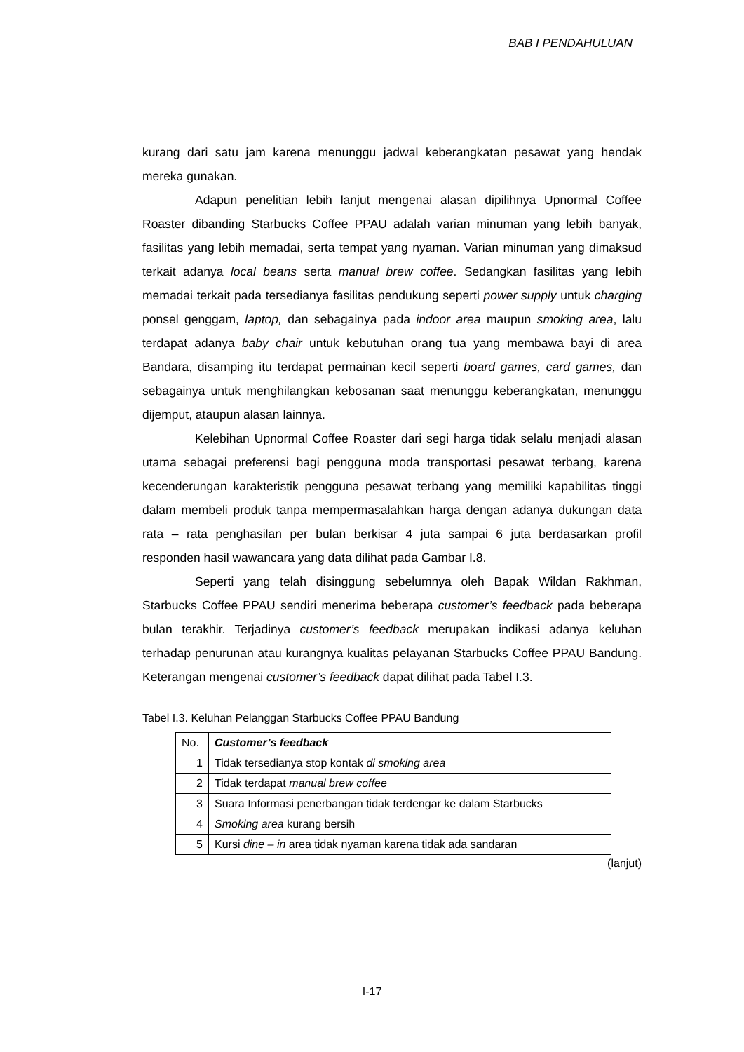BAB I PENDAHULUAN
kurang dari satu jam karena menunggu jadwal keberangkatan pesawat yang hendak mereka gunakan.
Adapun penelitian lebih lanjut mengenai alasan dipilihnya Upnormal Coffee Roaster dibanding Starbucks Coffee PPAU adalah varian minuman yang lebih banyak, fasilitas yang lebih memadai, serta tempat yang nyaman. Varian minuman yang dimaksud terkait adanya local beans serta manual brew coffee. Sedangkan fasilitas yang lebih memadai terkait pada tersedianya fasilitas pendukung seperti power supply untuk charging ponsel genggam, laptop, dan sebagainya pada indoor area maupun smoking area, lalu terdapat adanya baby chair untuk kebutuhan orang tua yang membawa bayi di area Bandara, disamping itu terdapat permainan kecil seperti board games, card games, dan sebagainya untuk menghilangkan kebosanan saat menunggu keberangkatan, menunggu dijemput, ataupun alasan lainnya.
Kelebihan Upnormal Coffee Roaster dari segi harga tidak selalu menjadi alasan utama sebagai preferensi bagi pengguna moda transportasi pesawat terbang, karena kecenderungan karakteristik pengguna pesawat terbang yang memiliki kapabilitas tinggi dalam membeli produk tanpa mempermasalahkan harga dengan adanya dukungan data rata – rata penghasilan per bulan berkisar 4 juta sampai 6 juta berdasarkan profil responden hasil wawancara yang data dilihat pada Gambar I.8.
Seperti yang telah disinggung sebelumnya oleh Bapak Wildan Rakhman, Starbucks Coffee PPAU sendiri menerima beberapa customer’s feedback pada beberapa bulan terakhir. Terjadinya customer’s feedback merupakan indikasi adanya keluhan terhadap penurunan atau kurangnya kualitas pelayanan Starbucks Coffee PPAU Bandung. Keterangan mengenai customer’s feedback dapat dilihat pada Tabel I.3.
Tabel I.3. Keluhan Pelanggan Starbucks Coffee PPAU Bandung
| No. | Customer’s feedback |
| --- | --- |
| 1 | Tidak tersedianya stop kontak di smoking area |
| 2 | Tidak terdapat manual brew coffee |
| 3 | Suara Informasi penerbangan tidak terdengar ke dalam Starbucks |
| 4 | Smoking area kurang bersih |
| 5 | Kursi dine – in area tidak nyaman karena tidak ada sandaran |
(lanjut)
I-17